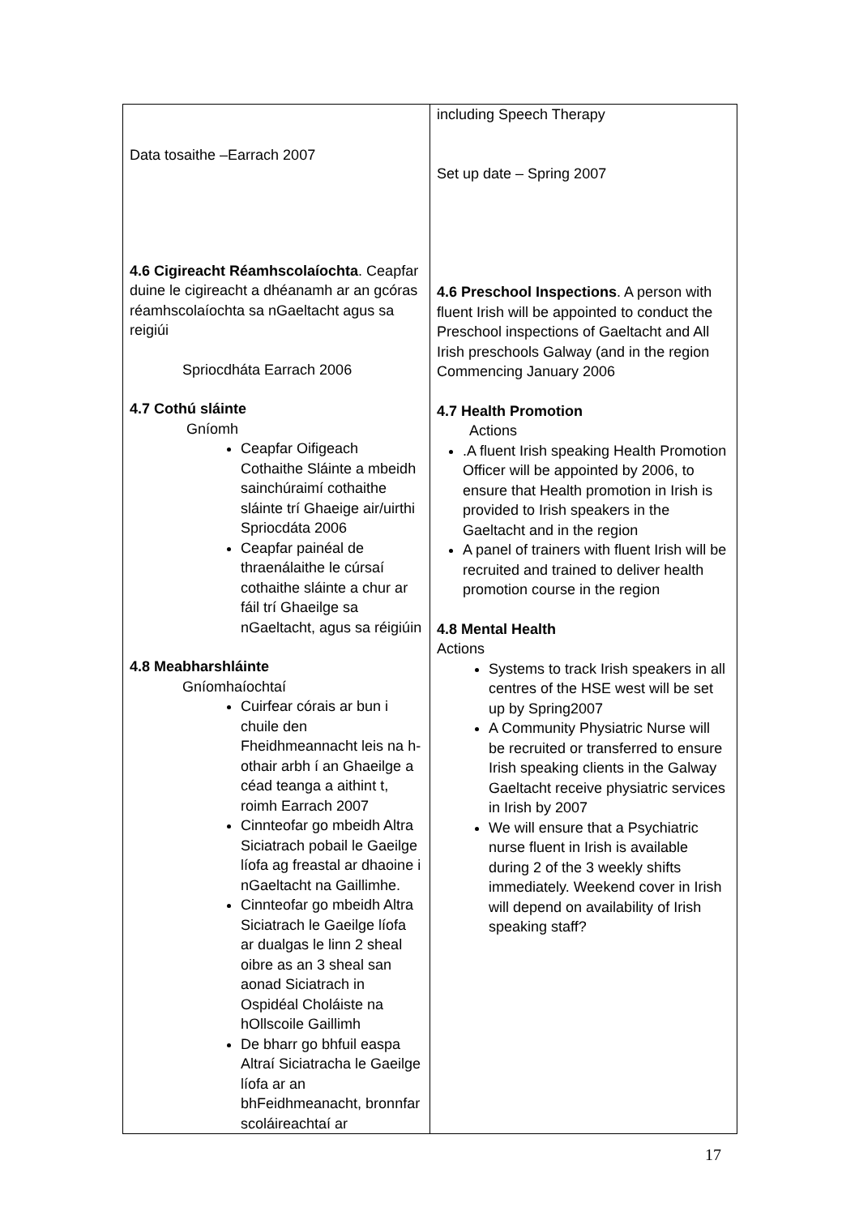| Data tosaithe –Earrach 2007 4.6 Cigireacht Réamhscolaíochta . Ceapfar duine le cigireacht a dhéanamh ar an gcóras réamhscolaíochta sa nGaeltacht agus sa reigiúi Spriocdháta Earrach 2006 4.7 Cothú sláinte Gníomh Ceapfar Oifigeach Cothaithe Sláinte a mbeidh sainchúraimí cothaithe sláinte trí Ghaeige air/uirthi Spriocdáta 2006 Ceapfar painéal de thraenálaithe le cúrsaí cothaithe sláinte a chur ar fáil trí Ghaeilge sa nGaeltacht, agus sa réigiúin 4.8 Meabharshláinte Gníomhaíochtaí Cuirfear córais ar bun i chuile den Fheidhmeannacht leis na h-othair arbh í an Ghaeilge a céad teanga a aithint t, roimh Earrach 2007 Cinnteofar go mbeidh Altra Siciatrach pobail le Gaeilge líofa ag freastal ar dhaoine i nGaeltacht na Gaillimhe. Cinnteofar go mbeidh Altra Siciatrach le Gaeilge líofa ar dualgas le linn 2 sheal oibre as an 3 sheal san aonad Siciatrach in Ospidéal Choláiste na hOllscoile Gaillimh De bharr go bhfuil easpa Altraí Siciatracha le Gaeilge líofa ar an bhFeidhmeanacht, bronnfar scoláireachtaí ar | including Speech Therapy Set up date – Spring 2007 4.6 Preschool Inspections . A person with fluent Irish will be appointed to conduct the Preschool inspections of Gaeltacht and All Irish preschools Galway (and in the region Commencing January 2006 4.7 Health Promotion Actions .A fluent Irish speaking Health Promotion Officer will be appointed by 2006, to ensure that Health promotion in Irish is provided to Irish speakers in the Gaeltacht and in the region A panel of trainers with fluent Irish will be recruited and trained to deliver health promotion course in the region 4.8 Mental Health Actions Systems to track Irish speakers in all centres of the HSE west will be set up by Spring2007 A Community Physiatric Nurse will be recruited or transferred to ensure Irish speaking clients in the Galway Gaeltacht receive physiatric services in Irish by 2007 We will ensure that a Psychiatric nurse fluent in Irish is available during 2 of the 3 weekly shifts immediately. Weekend cover in Irish will depend on availability of Irish speaking staff? |
17